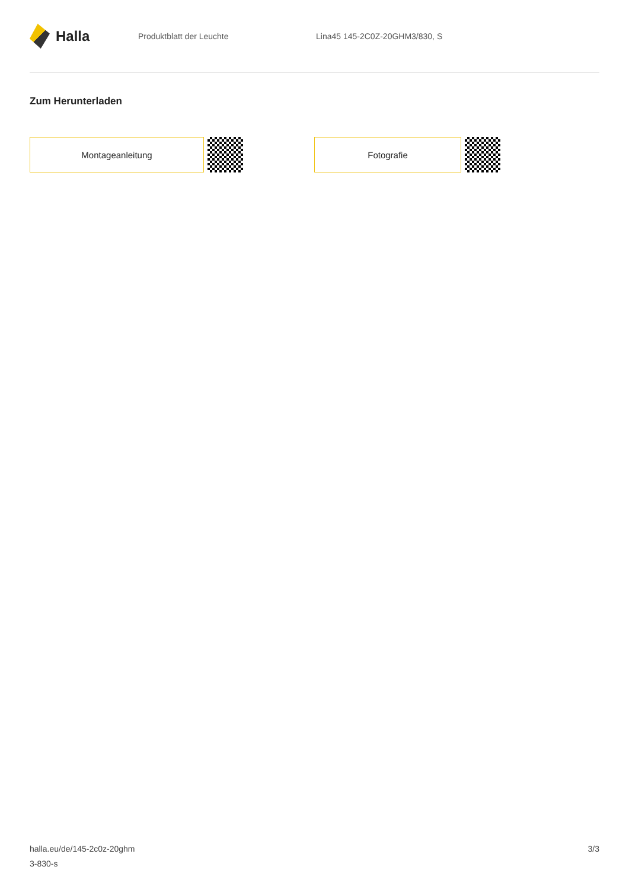Halla
Produktblatt der Leuchte Lina45 145-2C0Z-20GHM3/830, S
Zum Herunterladen
Montageanleitung Fotografie
halla.eu/de/145-2c0z-20ghm
3-830-s
3/3